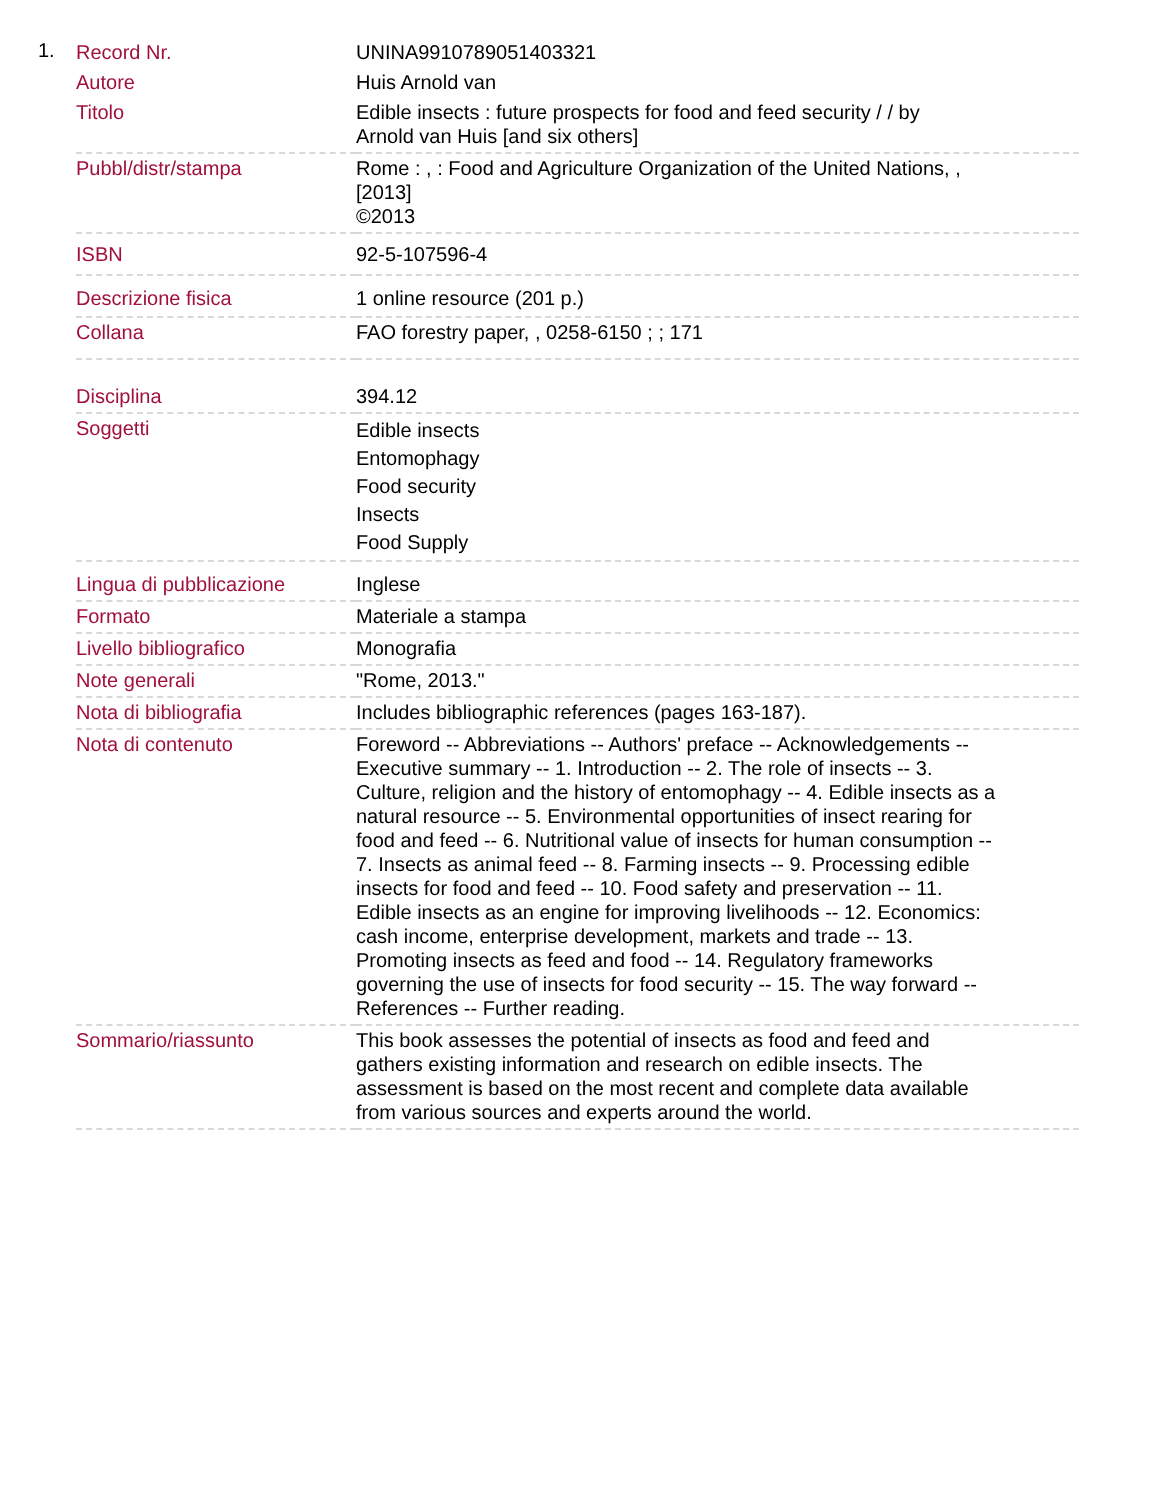1.
| Record Nr. | UNINA9910789051403321 |
| Autore | Huis Arnold van |
| Titolo | Edible insects : future prospects for food and feed security / / by Arnold van Huis [and six others] |
| Pubbl/distr/stampa | Rome : , : Food and Agriculture Organization of the United Nations, , [2013] ©2013 |
| ISBN | 92-5-107596-4 |
| Descrizione fisica | 1 online resource (201 p.) |
| Collana | FAO forestry paper, , 0258-6150 ; ; 171 |
| Disciplina | 394.12 |
| Soggetti | Edible insects Entomophagy Food security Insects Food Supply |
| Lingua di pubblicazione | Inglese |
| Formato | Materiale a stampa |
| Livello bibliografico | Monografia |
| Note generali | "Rome, 2013." |
| Nota di bibliografia | Includes bibliographic references (pages 163-187). |
| Nota di contenuto | Foreword -- Abbreviations -- Authors' preface -- Acknowledgements -- Executive summary -- 1. Introduction -- 2. The role of insects -- 3. Culture, religion and the history of entomophagy -- 4. Edible insects as a natural resource -- 5. Environmental opportunities of insect rearing for food and feed -- 6. Nutritional value of insects for human consumption -- 7. Insects as animal feed -- 8. Farming insects -- 9. Processing edible insects for food and feed -- 10. Food safety and preservation -- 11. Edible insects as an engine for improving livelihoods -- 12. Economics: cash income, enterprise development, markets and trade -- 13. Promoting insects as feed and food -- 14. Regulatory frameworks governing the use of insects for food security -- 15. The way forward -- References -- Further reading. |
| Sommario/riassunto | This book assesses the potential of insects as food and feed and gathers existing information and research on edible insects. The assessment is based on the most recent and complete data available from various sources and experts around the world. |